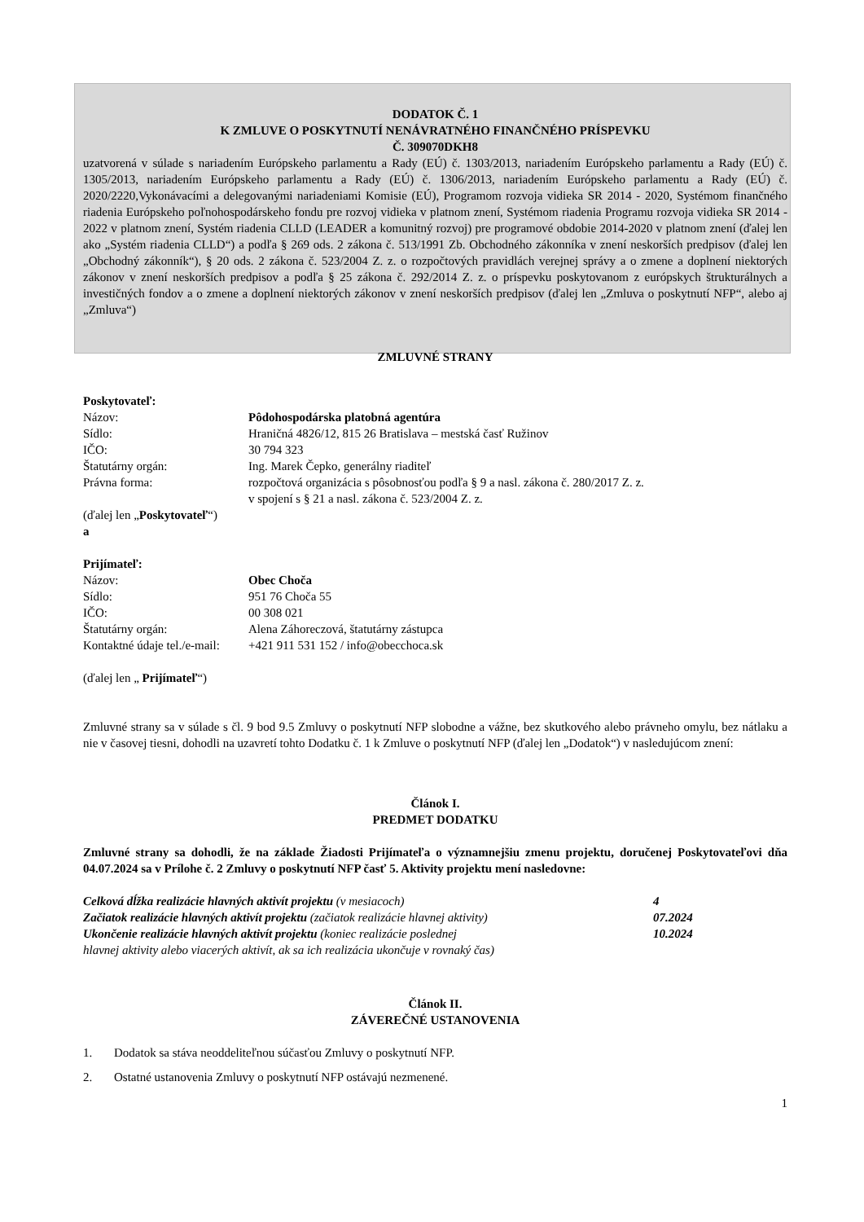DODATOK Č. 1
K ZMLUVE O POSKYTNUTÍ NENÁVRATNÉHO FINANČNÉHO PRÍSPEVKU
Č. 309070DKH8
uzatvorená v súlade s nariadením Európskeho parlamentu a Rady (EÚ) č. 1303/2013, nariadením Európskeho parlamentu a Rady (EÚ) č. 1305/2013, nariadením Európskeho parlamentu a Rady (EÚ) č. 1306/2013, nariadením Európskeho parlamentu a Rady (EÚ) č. 2020/2220,Vykonávacími a delegovanými nariadeniami Komisie (EÚ), Programom rozvoja vidieka SR 2014 - 2020, Systémom finančného riadenia Európskeho poľnohospodárskeho fondu pre rozvoj vidieka v platnom znení, Systémom riadenia Programu rozvoja vidieka SR 2014 - 2022 v platnom znení, Systém riadenia CLLD (LEADER a komunitný rozvoj) pre programové obdobie 2014-2020 v platnom znení (ďalej len ako „Systém riadenia CLLD“) a podľa § 269 ods. 2 zákona č. 513/1991 Zb. Obchodného zákonníka v znení neskorších predpisov (ďalej len „Obchodný zákonník“), § 20 ods. 2 zákona č. 523/2004 Z. z. o rozpočtových pravidlách verejnej správy a o zmene a doplnení niektorých zákonov v znení neskorších predpisov a podľa § 25 zákona č. 292/2014 Z. z. o príspevku poskytovanom z európskych štrukturálnych a investičných fondov a o zmene a doplnení niektorých zákonov v znení neskorších predpisov (ďalej len „Zmluva o poskytnutí NFP“, alebo aj „Zmluva“)
ZMLUVNÉ STRANY
Poskytovateľ:
| Názov: | Pôdohospodárska platobná agentúra |
| Sídlo: | Hraničná 4826/12, 815 26 Bratislava – mestská časť Ružinov |
| IČO: | 30 794 323 |
| Štatutárny orgán: | Ing. Marek Čepko, generálny riaditeľ |
| Právna forma: | rozpočtová organizácia s pôsobnosťou podľa § 9 a nasl. zákona č. 280/2017 Z. z. v spojení s § 21 a nasl. zákona č. 523/2004 Z. z. |
(ďalej len „Poskytovateľ“)
a
Prijímateľ:
| Názov: | Obec Choča |
| Sídlo: | 951 76 Choča 55 |
| IČO: | 00 308 021 |
| Štatutárny orgán: | Alena Záhoreczová, štatutárny zástupca |
| Kontaktné údaje tel./e-mail: | +421 911 531 152 / info@obecchoca.sk |
(ďalej len „ Prijímateľ“)
Zmluvné strany sa v súlade s čl. 9 bod 9.5 Zmluvy o poskytnutí NFP slobodne a vážne, bez skutkového alebo právneho omylu, bez nátlaku a nie v časovej tiesni, dohodli na uzavretí tohto Dodatku č. 1 k Zmluve o poskytnutí NFP (ďalej len „Dodatok“) v nasledujúcom znení:
Článok I.
PREDMET DODATKU
Zmluvné strany sa dohodli, že na základe Žiadosti Prijímateľa o významnejšiu zmenu projektu, doručenej Poskytovateľovi dňa 04.07.2024 sa v Prílohe č. 2 Zmluvy o poskytnutí NFP časť 5. Aktivity projektu mení nasledovne:
| Celková dĺžka realizácie hlavných aktivít projektu (v mesiacoch) | 4 |
| Začiatok realizácie hlavných aktivít projektu (začiatok realizácie hlavnej aktivity) | 07.2024 |
| Ukončenie realizácie hlavných aktivít projektu (koniec realizácie poslednej hlavnej aktivity alebo viacerých aktivít, ak sa ich realizácia ukončuje v rovnaký čas) | 10.2024 |
Článok II.
ZÁVEREČNÉ USTANOVENIA
1. Dodatok sa stáva neoddeliteľnou súčasťou Zmluvy o poskytnutí NFP.
2. Ostatné ustanovenia Zmluvy o poskytnutí NFP ostávajú nezmenené.
1